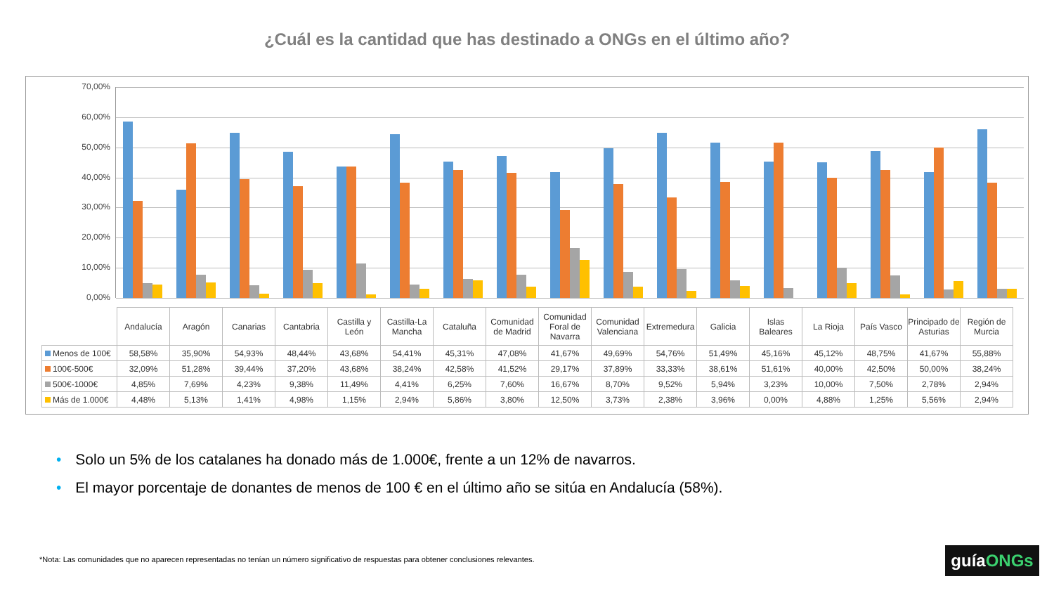¿Cuál es la cantidad que has destinado a ONGs en el último año?
70,00%
60,00%
50,00%
40,00%
30,00%
20,00%
10,00%
0,00%
| | Andalucía | Aragón | Canarias | Cantabria | Castilla y León | Castilla-La Mancha | Cataluña | Comunidad de Madrid | Comunidad Foral de Navarra | Comunidad Valenciana | Extremedura | Galicia | Islas Baleares | La Rioja | País Vasco | Principado de Asturias | Región de Murcia |
| --- | --- | --- | --- | --- | --- | --- | --- | --- | --- | --- | --- | --- | --- | --- | --- | --- | --- |
| Menos de 100€ | 58,58% | 35,90% | 54,93% | 48,44% | 43,68% | 54,41% | 45,31% | 47,08% | 41,67% | 49,69% | 54,76% | 51,49% | 45,16% | 45,12% | 48,75% | 41,67% | 55,88% |
| 100€-500€ | 32,09% | 51,28% | 39,44% | 37,20% | 43,68% | 38,24% | 42,58% | 41,52% | 29,17% | 37,89% | 33,33% | 38,61% | 51,61% | 40,00% | 42,50% | 50,00% | 38,24% |
| 500€-1000€ | 4,85% | 7,69% | 4,23% | 9,38% | 11,49% | 4,41% | 6,25% | 7,60% | 16,67% | 8,70% | 9,52% | 5,94% | 3,23% | 10,00% | 7,50% | 2,78% | 2,94% |
| Más de 1.000€ | 4,48% | 5,13% | 1,41% | 4,98% | 1,15% | 2,94% | 5,86% | 3,80% | 12,50% | 3,73% | 2,38% | 3,96% | 0,00% | 4,88% | 1,25% | 5,56% | 2,94% |
• Solo un 5% de los catalanes ha donado más de 1.000€, frente a un 12% de navarros.
• El mayor porcentaje de donantes de menos de 100 € en el último año se sitúa en Andalucía (58%).
*Nota: Las comunidades que no aparecen representadas no tenían un número significativo de respuestas para obtener conclusiones relevantes.
guíaONGs